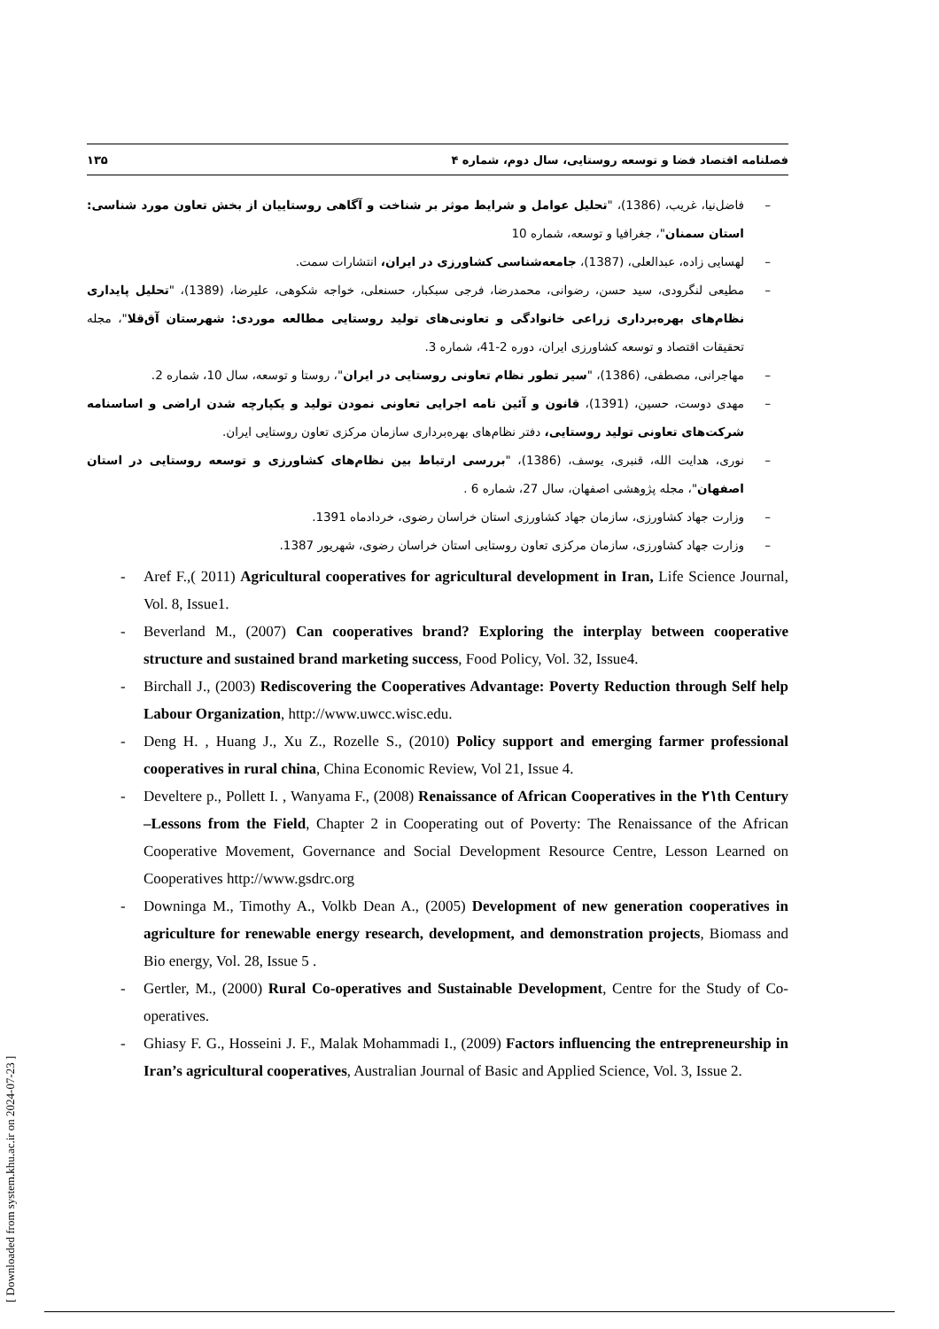فصلنامه اقتصاد فضا و توسعه روستایی، سال دوم، شماره ۴ ۱۳۵
– فاضل‌نیا، غریب، (1386)، "تحلیل عوامل و شرایط موثر بر شناخت و آگاهی روستاییان از بخش تعاون مورد شناسی: استان سمنان"، جغرافیا و توسعه، شماره 10
– لهسایی زاده، عبدالعلی، (1387)، جامعه‌شناسی کشاورزی در ایران، انتشارات سمت.
– مطیعی لنگرودی، سید حسن، رضوانی، محمدرضا، فرجی سبکبار، حسنعلی، خواجه شکوهی، علیرضا، (1389)، "تحلیل پایداری نظام‌های بهره‌برداری زراعی خانوادگی و تعاونی‌های تولید روستایی مطالعه موردی: شهرستان آق‌قلا"، مجله تحقیقات اقتصاد و توسعه کشاورزی ایران، دوره 2-41، شماره 3.
– مهاجرانی، مصطفی، (1386)، "سیر تطور نظام تعاونی روستایی در ایران"، روستا و توسعه، سال 10، شماره 2.
– مهدی دوست، حسین، (1391)، قانون و آئین نامه اجرایی تعاونی نمودن تولید و یکپارچه شدن اراضی و اساسنامه شرکت‌های تعاونی تولید روستایی، دفتر نظام‌های بهره‌برداری سازمان مرکزی تعاون روستایی ایران.
– نوری، هدایت الله، قنبری، یوسف، (1386)، "بررسی ارتباط بین نظام‌های کشاورزی و توسعه روستایی در استان اصفهان"، مجله پژوهشی اصفهان، سال 27، شماره 6 .
– وزارت جهاد کشاورزی، سازمان جهاد کشاورزی استان خراسان رضوی، خردادماه 1391.
– وزارت جهاد کشاورزی، سازمان مرکزی تعاون روستایی استان خراسان رضوی، شهریور 1387.
- Aref F.,( 2011) Agricultural cooperatives for agricultural development in Iran, Life Science Journal, Vol. 8, Issue1.
- Beverland M., (2007) Can cooperatives brand? Exploring the interplay between cooperative structure and sustained brand marketing success, Food Policy, Vol. 32, Issue4.
- Birchall J., (2003) Rediscovering the Cooperatives Advantage: Poverty Reduction through Self help Labour Organization, http://www.uwcc.wisc.edu.
- Deng H. , Huang J., Xu Z., Rozelle S., (2010) Policy support and emerging farmer professional cooperatives in rural china, China Economic Review, Vol 21, Issue 4.
- Develtere p., Pollett I. , Wanyama F., (2008) Renaissance of African Cooperatives in the ۲۱th Century –Lessons from the Field, Chapter 2 in Cooperating out of Poverty: The Renaissance of the African Cooperative Movement, Governance and Social Development Resource Centre, Lesson Learned on Cooperatives http://www.gsdrc.org
- Downinga M., Timothy A., Volkb Dean A., (2005) Development of new generation cooperatives in agriculture for renewable energy research, development, and demonstration projects, Biomass and Bio energy, Vol. 28, Issue 5 .
- Gertler, M., (2000) Rural Co-operatives and Sustainable Development, Centre for the Study of Co-operatives.
- Ghiasy F. G., Hosseini J. F., Malak Mohammadi I., (2009) Factors influencing the entrepreneurship in Iran’s agricultural cooperatives, Australian Journal of Basic and Applied Science, Vol. 3, Issue 2.
[ Downloaded from system.khu.ac.ir on 2024-07-23 ]